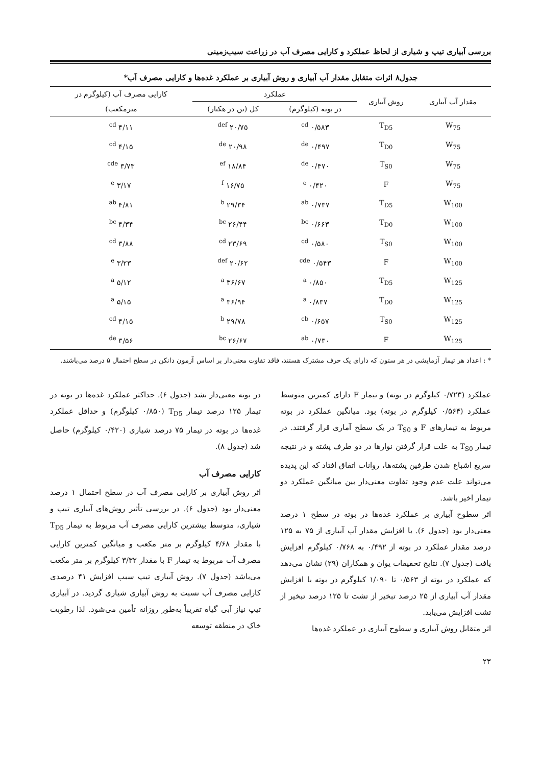بررسی آبیاری تیپ و شیاری از لحاظ عملکرد و کارایی مصرف آب در زراعت سیب‌زمینی
جدول۸ اثرات متقابل مقدار آب آبیاری و روش آبیاری بر عملکرد غده‌ها و کارایی مصرف آب*
| مقدار آب آبیاری | روش آبیاری | عملکرد | | کارایی مصرف آب (کیلوگرم در |
| --- | --- | --- | --- | --- |
| | | در بوته (کیلوگرم) | کل (تن در هکتار) | مترمکعب) |
| W<sub>75</sub> | T<sub>D5</sub> | ۰/۵۸۳ <sup>cd</sup> | ۲۰/۷۵ <sup>def</sup> | ۴/۱۱ <sup>cd</sup> |
| W<sub>75</sub> | T<sub>D0</sub> | ۰/۴۹۷ <sup>de</sup> | ۲۰/۹۸ <sup>de</sup> | ۴/۱۵ <sup>cd</sup> |
| W<sub>75</sub> | T<sub>S0</sub> | ۰/۴۷۰ <sup>de</sup> | ۱۸/۸۴ <sup>ef</sup> | ۳/۷۳ <sup>cde</sup> |
| W<sub>75</sub> | F | ۰/۴۲۰ <sup>e</sup> | ۱۶/۷۵ <sup>f</sup> | ۳/۱۷ <sup>e</sup> |
| W<sub>100</sub> | T<sub>D5</sub> | ۰/۷۳۷ <sup>ab</sup> | ۲۹/۳۴ <sup>b</sup> | ۴/۸۱ <sup>ab</sup> |
| W<sub>100</sub> | T<sub>D0</sub> | ۰/۶۶۳ <sup>bc</sup> | ۲۶/۴۴ <sup>bc</sup> | ۴/۳۴ <sup>bc</sup> |
| W<sub>100</sub> | T<sub>S0</sub> | ۰/۵۸۰ <sup>cd</sup> | ۲۳/۶۹ <sup>cd</sup> | ۳/۸۸ <sup>cd</sup> |
| W<sub>100</sub> | F | ۰/۵۴۳ <sup>cde</sup> | ۲۰/۶۲ <sup>def</sup> | ۳/۲۳ <sup>e</sup> |
| W<sub>125</sub> | T<sub>D5</sub> | ۰/۸۵۰ <sup>a</sup> | ۳۶/۶۷ <sup>a</sup> | ۵/۱۲ <sup>a</sup> |
| W<sub>125</sub> | T<sub>D0</sub> | ۰/۸۳۷ <sup>a</sup> | ۳۶/۹۴ <sup>a</sup> | ۵/۱۵ <sup>a</sup> |
| W<sub>125</sub> | T<sub>S0</sub> | ۰/۶۵۷ <sup>cb</sup> | ۲۹/۷۸ <sup>b</sup> | ۴/۱۵ <sup>cd</sup> |
| W<sub>125</sub> | F | ۰/۷۳۰ <sup>ab</sup> | ۲۶/۶۷ <sup>bc</sup> | ۳/۵۶ <sup>de</sup> |
* : اعداد هر تیمار آزمایشی در هر ستون که دارای یک حرف مشترک هستند، فاقد تفاوت معنی‌دار بر اساس آزمون دانکن در سطح احتمال ۵ درصد می‌باشند.
عملکرد (۰/۷۲۳ کیلوگرم در بوته) و تیمار F دارای کمترین متوسط عملکرد (۰/۵۶۴ کیلوگرم در بوته) بود. میانگین عملکرد در بوته مربوط به تیمارهای F و T<sub>S0</sub> در یک سطح آماری قرار گرفتند. در تیمار T<sub>S0</sub> به علت قرار گرفتن نوارها در دو طرف پشته و در نتیجه سریع اشباع شدن طرفین پشته‌ها، رواناب اتفاق افتاد که این پدیده می‌تواند علت عدم وجود تفاوت معنی‌دار بین میانگین عملکرد دو تیمار اخیر باشد.
اثر سطوح آبیاری بر عملکرد غده‌ها در بوته در سطح ۱ درصد معنی‌دار بود (جدول ۶). با افزایش مقدار آب آبیاری از ۷۵ به ۱۲۵ درصد مقدار عملکرد در بوته از ۰/۴۹۲ به ۰/۷۶۸ کیلوگرم افزایش یافت (جدول ۷). نتایج تحقیقات یوان و همکاران (۲۹) نشان می‌دهد که عملکرد در بوته از ۰/۵۶۳ تا ۱/۰۹۰ کیلوگرم در بوته با افزایش مقدار آب آبیاری از ۲۵ درصد تبخیر از تشت تا ۱۲۵ درصد تبخیر از تشت افزایش می‌یابد.
اثر متقابل روش آبیاری و سطوح آبیاری در عملکرد غده‌ها
در بوته معنی‌دار نشد (جدول ۶). حداکثر عملکرد غده‌ها در بوته در تیمار ۱۲۵ درصد تیمار T<sub>D5</sub> (۰/۸۵۰ کیلوگرم) و حداقل عملکرد غده‌ها در بوته در تیمار ۷۵ درصد شیاری (۰/۴۲۰ کیلوگرم) حاصل شد (جدول ۸).
کارایی مصرف آب
اثر روش آبیاری بر کارایی مصرف آب در سطح احتمال ۱ درصد معنی‌دار بود (جدول ۶). در بررسی تأثیر روش‌های آبیاری تیپ و شیاری، متوسط بیشترین کارایی مصرف آب مربوط به تیمار T<sub>D5</sub> با مقدار ۴/۶۸ کیلوگرم بر متر مکعب و میانگین کمترین کارایی مصرف آب مربوط به تیمار F با مقدار ۳/۳۲ کیلوگرم بر متر مکعب می‌باشد (جدول ۷). روش آبیاری تیپ سبب افزایش ۴۱ درصدی کارایی مصرف آب نسبت به روش آبیاری شیاری گردید. در آبیاری تیپ نیاز آبی گیاه تقریباً به‌طور روزانه تأمین می‌شود. لذا رطوبت خاک در منطقه توسعه
۲۳